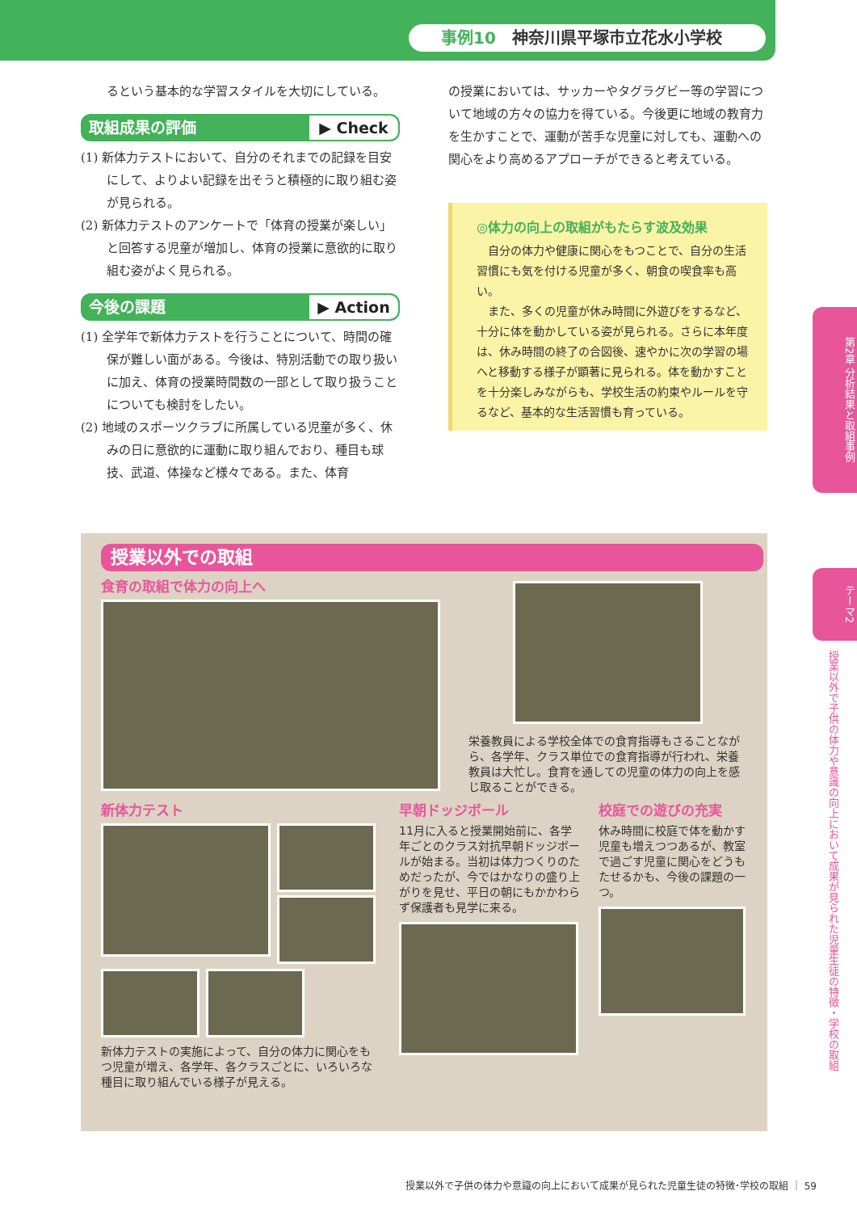事例10 神奈川県平塚市立花水小学校
るという基本的な学習スタイルを大切にしている。
取組成果の評価 ▶ Check
(1) 新体力テストにおいて、自分のそれまでの記録を目安にして、よりよい記録を出そうと積極的に取り組む姿が見られる。
(2) 新体力テストのアンケートで「体育の授業が楽しい」と回答する児童が増加し、体育の授業に意欲的に取り組む姿がよく見られる。
今後の課題 ▶ Action
(1) 全学年で新体力テストを行うことについて、時間の確保が難しい面がある。今後は、特別活動での取り扱いに加え、体育の授業時間数の一部として取り扱うことについても検討をしたい。
(2) 地域のスポーツクラブに所属している児童が多く、休みの日に意欲的に運動に取り組んでおり、種目も球技、武道、体操など様々である。また、体育
の授業においては、サッカーやタグラグビー等の学習について地域の方々の協力を得ている。今後更に地域の教育力を生かすことで、運動が苦手な児童に対しても、運動への関心をより高めるアプローチができると考えている。
◎体力の向上の取組がもたらす波及効果
　自分の体力や健康に関心をもつことで、自分の生活習慣にも気を付ける児童が多く、朝食の喫食率も高い。
　また、多くの児童が休み時間に外遊びをするなど、十分に体を動かしている姿が見られる。さらに本年度は、休み時間の終了の合図後、速やかに次の学習の場へと移動する様子が顕著に見られる。体を動かすことを十分楽しみながらも、学校生活の約束やルールを守るなど、基本的な生活習慣も育っている。
第2章 分析結果と取組事例
テーマ2
授業以外で子供の体力や意識の向上において成果が見られた児童生徒の特徴・学校の取組
授業以外での取組
食育の取組で体力の向上へ
栄養教員による学校全体での食育指導もさることながら、各学年、クラス単位での食育指導が行われ、栄養教員は大忙し。食育を通しての児童の体力の向上を感じ取ることができる。
新体力テスト
新体力テストの実施によって、自分の体力に関心をもつ児童が増え、各学年、各クラスごとに、いろいろな種目に取り組んでいる様子が見える。
早朝ドッジボール
11月に入ると授業開始前に、各学年ごとのクラス対抗早朝ドッジボールが始まる。当初は体力つくりのためだったが、今ではかなりの盛り上がりを見せ、平日の朝にもかかわらず保護者も見学に来る。
校庭での遊びの充実
休み時間に校庭で体を動かす児童も増えつつあるが、教室で過ごす児童に関心をどうもたせるかも、今後の課題の一つ。
授業以外で子供の体力や意識の向上において成果が見られた児童生徒の特徴･学校の取組 ｜ 59